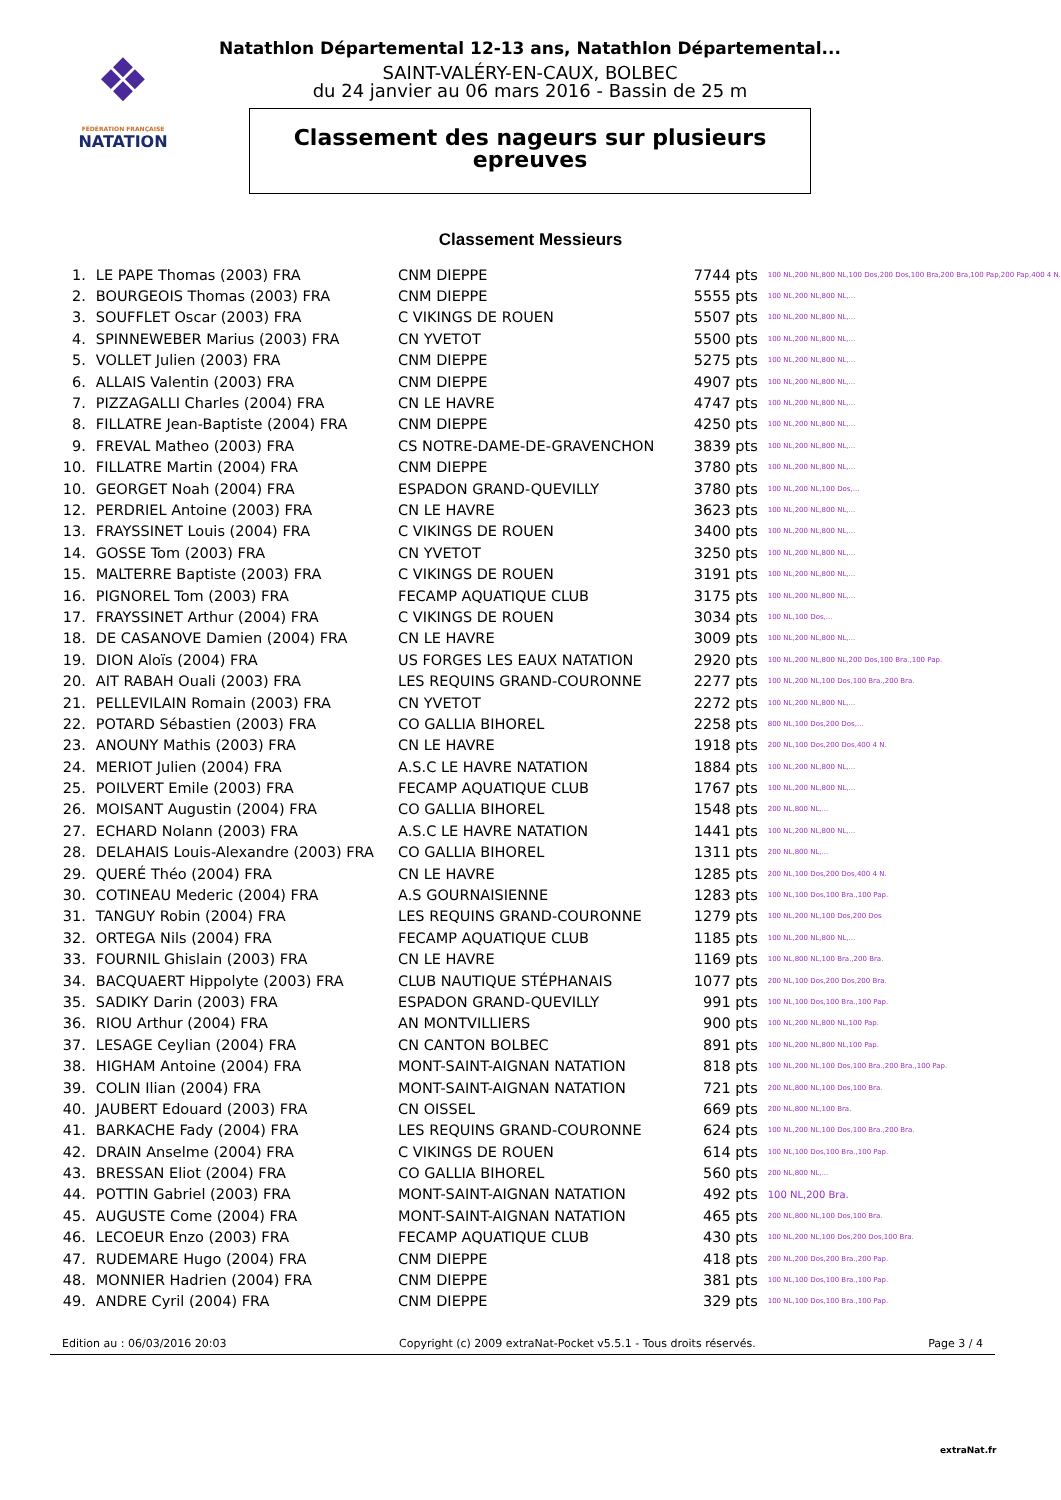❖
FÉDÉRATION FRANÇAISE
NATATION
Natathlon Départemental 12-13 ans, Natathlon Départemental...
SAINT-VALÉRY-EN-CAUX, BOLBEC
du 24 janvier au 06 mars 2016 - Bassin de 25 m
Classement des nageurs sur plusieurs
epreuves
Classement Messieurs
| 1. | LE PAPE Thomas (2003) FRA | CNM DIEPPE | 7744 pts | 100 NL,200 NL,800 NL,100 Dos,200 Dos,100 Bra,200 Bra,100 Pap,200 Pap,400 4 N. |
| 2. | BOURGEOIS Thomas (2003) FRA | CNM DIEPPE | 5555 pts | 100 NL,200 NL,800 NL,... |
| 3. | SOUFFLET Oscar (2003) FRA | C VIKINGS DE ROUEN | 5507 pts | 100 NL,200 NL,800 NL,... |
| 4. | SPINNEWEBER Marius (2003) FRA | CN YVETOT | 5500 pts | 100 NL,200 NL,800 NL,... |
| 5. | VOLLET Julien (2003) FRA | CNM DIEPPE | 5275 pts | 100 NL,200 NL,800 NL,... |
| 6. | ALLAIS Valentin (2003) FRA | CNM DIEPPE | 4907 pts | 100 NL,200 NL,800 NL,... |
| 7. | PIZZAGALLI Charles (2004) FRA | CN LE HAVRE | 4747 pts | 100 NL,200 NL,800 NL,... |
| 8. | FILLATRE Jean-Baptiste (2004) FRA | CNM DIEPPE | 4250 pts | 100 NL,200 NL,800 NL,... |
| 9. | FREVAL Matheo (2003) FRA | CS NOTRE-DAME-DE-GRAVENCHON | 3839 pts | 100 NL,200 NL,800 NL,... |
| 10. | FILLATRE Martin (2004) FRA | CNM DIEPPE | 3780 pts | 100 NL,200 NL,800 NL,... |
| 10. | GEORGET Noah (2004) FRA | ESPADON GRAND-QUEVILLY | 3780 pts | 100 NL,200 NL,100 Dos,... |
| 12. | PERDRIEL Antoine (2003) FRA | CN LE HAVRE | 3623 pts | 100 NL,200 NL,800 NL,... |
| 13. | FRAYSSINET Louis (2004) FRA | C VIKINGS DE ROUEN | 3400 pts | 100 NL,200 NL,800 NL,... |
| 14. | GOSSE Tom (2003) FRA | CN YVETOT | 3250 pts | 100 NL,200 NL,800 NL,... |
| 15. | MALTERRE Baptiste (2003) FRA | C VIKINGS DE ROUEN | 3191 pts | 100 NL,200 NL,800 NL,... |
| 16. | PIGNOREL Tom (2003) FRA | FECAMP AQUATIQUE CLUB | 3175 pts | 100 NL,200 NL,800 NL,... |
| 17. | FRAYSSINET Arthur (2004) FRA | C VIKINGS DE ROUEN | 3034 pts | 100 NL,100 Dos,... |
| 18. | DE CASANOVE Damien (2004) FRA | CN LE HAVRE | 3009 pts | 100 NL,200 NL,800 NL,... |
| 19. | DION Aloïs (2004) FRA | US FORGES LES EAUX NATATION | 2920 pts | 100 NL,200 NL,800 NL,200 Dos,100 Bra.,100 Pap. |
| 20. | AIT RABAH Ouali (2003) FRA | LES REQUINS GRAND-COURONNE | 2277 pts | 100 NL,200 NL,100 Dos,100 Bra.,200 Bra. |
| 21. | PELLEVILAIN Romain (2003) FRA | CN YVETOT | 2272 pts | 100 NL,200 NL,800 NL,... |
| 22. | POTARD Sébastien (2003) FRA | CO GALLIA BIHOREL | 2258 pts | 800 NL,100 Dos,200 Dos,... |
| 23. | ANOUNY Mathis (2003) FRA | CN LE HAVRE | 1918 pts | 200 NL,100 Dos,200 Dos,400 4 N. |
| 24. | MERIOT Julien (2004) FRA | A.S.C LE HAVRE NATATION | 1884 pts | 100 NL,200 NL,800 NL,... |
| 25. | POILVERT Emile (2003) FRA | FECAMP AQUATIQUE CLUB | 1767 pts | 100 NL,200 NL,800 NL,... |
| 26. | MOISANT Augustin (2004) FRA | CO GALLIA BIHOREL | 1548 pts | 200 NL,800 NL,... |
| 27. | ECHARD Nolann (2003) FRA | A.S.C LE HAVRE NATATION | 1441 pts | 100 NL,200 NL,800 NL,... |
| 28. | DELAHAIS Louis-Alexandre (2003) FRA | CO GALLIA BIHOREL | 1311 pts | 200 NL,800 NL,... |
| 29. | QUERÉ Théo (2004) FRA | CN LE HAVRE | 1285 pts | 200 NL,100 Dos,200 Dos,400 4 N. |
| 30. | COTINEAU Mederic (2004) FRA | A.S GOURNAISIENNE | 1283 pts | 100 NL,100 Dos,100 Bra.,100 Pap. |
| 31. | TANGUY Robin (2004) FRA | LES REQUINS GRAND-COURONNE | 1279 pts | 100 NL,200 NL,100 Dos,200 Dos |
| 32. | ORTEGA Nils (2004) FRA | FECAMP AQUATIQUE CLUB | 1185 pts | 100 NL,200 NL,800 NL,... |
| 33. | FOURNIL Ghislain (2003) FRA | CN LE HAVRE | 1169 pts | 100 NL,800 NL,100 Bra.,200 Bra. |
| 34. | BACQUAERT Hippolyte (2003) FRA | CLUB NAUTIQUE STÉPHANAIS | 1077 pts | 200 NL,100 Dos,200 Dos,200 Bra. |
| 35. | SADIKY Darin (2003) FRA | ESPADON GRAND-QUEVILLY | 991 pts | 100 NL,100 Dos,100 Bra.,100 Pap. |
| 36. | RIOU Arthur (2004) FRA | AN MONTVILLIERS | 900 pts | 100 NL,200 NL,800 NL,100 Pap. |
| 37. | LESAGE Ceylian (2004) FRA | CN CANTON BOLBEC | 891 pts | 100 NL,200 NL,800 NL,100 Pap. |
| 38. | HIGHAM Antoine (2004) FRA | MONT-SAINT-AIGNAN NATATION | 818 pts | 100 NL,200 NL,100 Dos,100 Bra.,200 Bra.,100 Pap. |
| 39. | COLIN Ilian (2004) FRA | MONT-SAINT-AIGNAN NATATION | 721 pts | 200 NL,800 NL,100 Dos,100 Bra. |
| 40. | JAUBERT Edouard (2003) FRA | CN OISSEL | 669 pts | 200 NL,800 NL,100 Bra. |
| 41. | BARKACHE Fady (2004) FRA | LES REQUINS GRAND-COURONNE | 624 pts | 100 NL,200 NL,100 Dos,100 Bra.,200 Bra. |
| 42. | DRAIN Anselme (2004) FRA | C VIKINGS DE ROUEN | 614 pts | 100 NL,100 Dos,100 Bra.,100 Pap. |
| 43. | BRESSAN Eliot (2004) FRA | CO GALLIA BIHOREL | 560 pts | 200 NL,800 NL,... |
| 44. | POTTIN Gabriel (2003) FRA | MONT-SAINT-AIGNAN NATATION | 492 pts | 100 NL,200 Bra. |
| 45. | AUGUSTE Come (2004) FRA | MONT-SAINT-AIGNAN NATATION | 465 pts | 200 NL,800 NL,100 Dos,100 Bra. |
| 46. | LECOEUR Enzo (2003) FRA | FECAMP AQUATIQUE CLUB | 430 pts | 100 NL,200 NL,100 Dos,200 Dos,100 Bra. |
| 47. | RUDEMARE Hugo (2004) FRA | CNM DIEPPE | 418 pts | 200 NL,200 Dos,200 Bra.,200 Pap. |
| 48. | MONNIER Hadrien (2004) FRA | CNM DIEPPE | 381 pts | 100 NL,100 Dos,100 Bra.,100 Pap. |
| 49. | ANDRE Cyril (2004) FRA | CNM DIEPPE | 329 pts | 100 NL,100 Dos,100 Bra.,100 Pap. |
Edition au : 06/03/2016 20:03 Copyright (c) 2009 extraNat-Pocket v5.5.1 - Tous droits réservés. Page 3 / 4
extraNat.fr